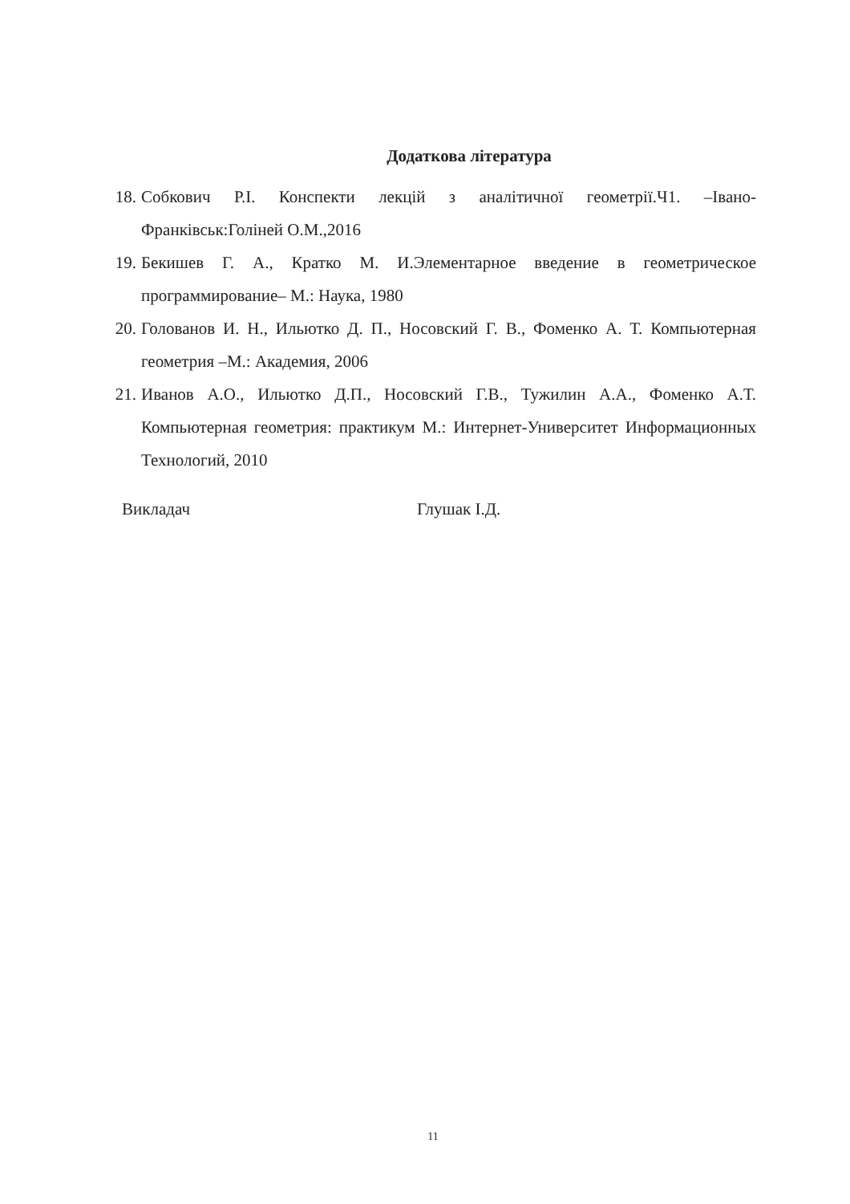Додаткова література
18. Собкович Р.І. Конспекти лекцій з аналітичної геометрії.Ч1. –Івано-Франківськ:Голіней О.М.,2016
19. Бекишев Г. А., Кратко М. И.Элементарное введение в геометрическое программирование– М.: Наука, 1980
20. Голованов И. Н., Ильютко Д. П., Носовский Г. В., Фоменко А. Т. Компьютерная геометрия –М.: Академия, 2006
21. Иванов А.О., Ильютко Д.П., Носовский Г.В., Тужилин А.А., Фоменко А.Т. Компьютерная геометрия: практикум М.: Интернет-Университет Информационных Технологий, 2010
Викладач Глушак І.Д.
11